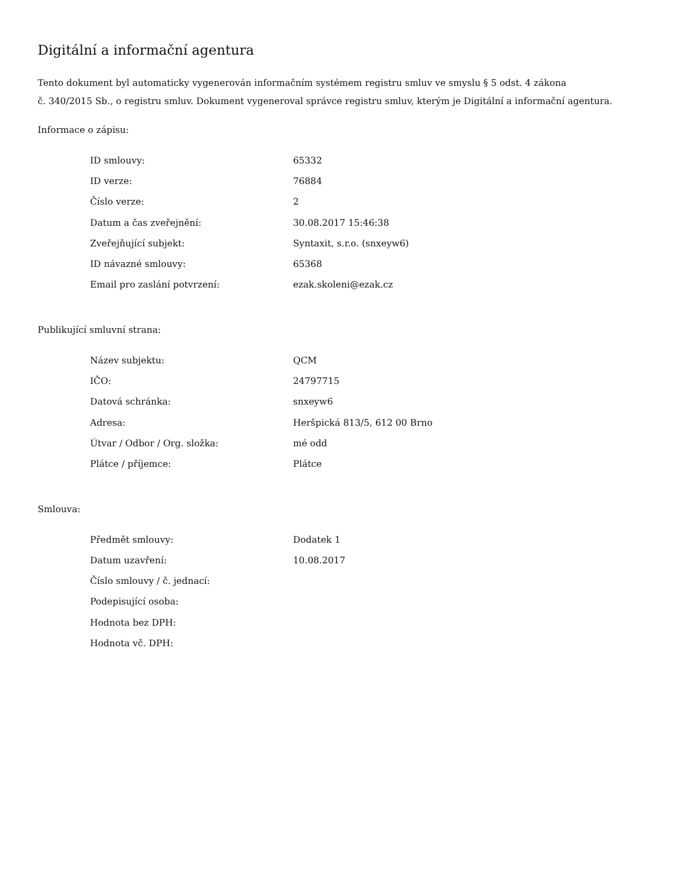Digitální a informační agentura
Tento dokument byl automaticky vygenerován informačním systémem registru smluv ve smyslu § 5 odst. 4 zákona
č. 340/2015 Sb., o registru smluv. Dokument vygeneroval správce registru smluv, kterým je Digitální a informační agentura.
Informace o zápisu:
| ID smlouvy: | 65332 |
| ID verze: | 76884 |
| Číslo verze: | 2 |
| Datum a čas zveřejnění: | 30.08.2017 15:46:38 |
| Zveřejňující subjekt: | Syntaxit, s.r.o. (snxeyw6) |
| ID návazné smlouvy: | 65368 |
| Email pro zaslání potvrzení: | ezak.skoleni@ezak.cz |
Publikující smluvní strana:
| Název subjektu: | QCM |
| IČO: | 24797715 |
| Datová schránka: | snxeyw6 |
| Adresa: | Heršpická 813/5, 612 00 Brno |
| Útvar / Odbor / Org. složka: | mé odd |
| Plátce / příjemce: | Plátce |
Smlouva:
| Předmět smlouvy: | Dodatek 1 |
| Datum uzavření: | 10.08.2017 |
| Číslo smlouvy / č. jednací: | |
| Podepisující osoba: | |
| Hodnota bez DPH: | |
| Hodnota vč. DPH: | |